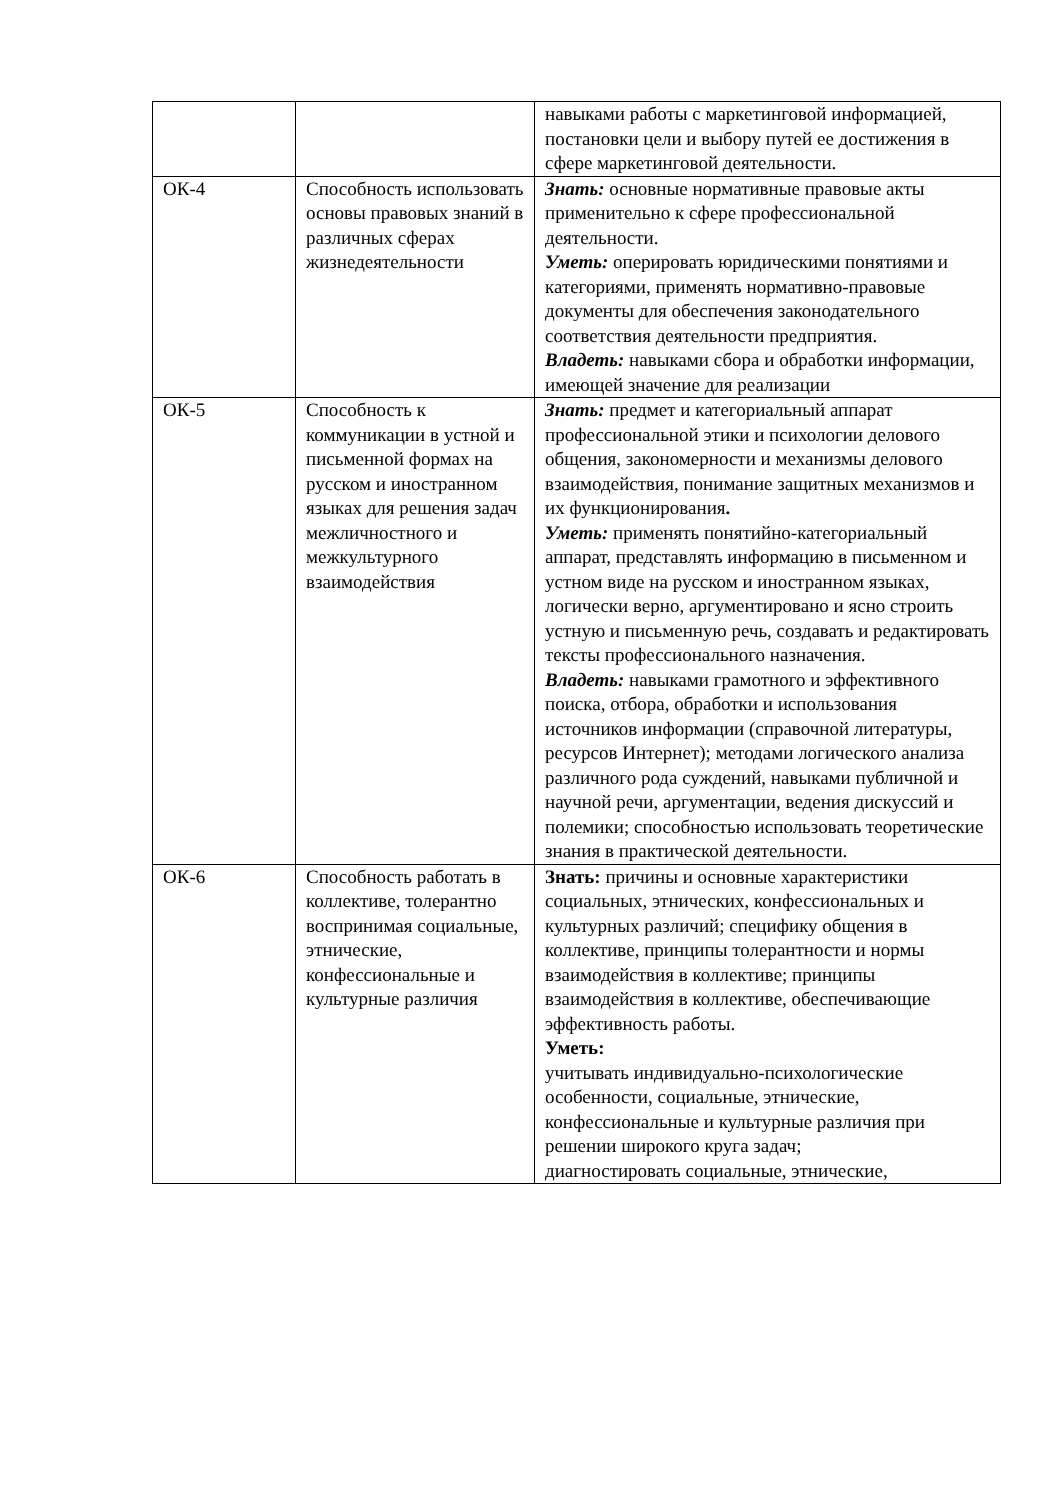| | | навыками работы с маркетинговой информацией, постановки цели и выбору путей ее достижения в сфере маркетинговой деятельности. |
| ОК-4 | Способность использовать основы правовых знаний в различных сферах жизнедеятельности | Знать: основные нормативные правовые акты применительно к сфере профессиональной деятельности. Уметь: оперировать юридическими понятиями и категориями, применять нормативно-правовые документы для обеспечения законодательного соответствия деятельности предприятия. Владеть: навыками сбора и обработки информации, имеющей значение для реализации |
| ОК-5 | Способность к коммуникации в устной и письменной формах на русском и иностранном языках для решения задач межличностного и межкультурного взаимодействия | Знать: предмет и категориальный аппарат профессиональной этики и психологии делового общения, закономерности и механизмы делового взаимодействия, понимание защитных механизмов и их функционирования . Уметь: применять понятийно-категориальный аппарат, представлять информацию в письменном и устном виде на русском и иностранном языках, логически верно, аргументировано и ясно строить устную и письменную речь, создавать и редактировать тексты профессионального назначения. Владеть: навыками грамотного и эффективного поиска, отбора, обработки и использования источников информации (справочной литературы, ресурсов Интернет); методами логического анализа различного рода суждений, навыками публичной и научной речи, аргументации, ведения дискуссий и полемики; способностью использовать теоретические знания в практической деятельности. |
| ОК-6 | Способность работать в коллективе, толерантно воспринимая социальные, этнические, конфессиональные и культурные различия | Знать: причины и основные характеристики социальных, этнических, конфессиональных и культурных различий; специфику общения в коллективе, принципы толерантности и нормы взаимодействия в коллективе; принципы взаимодействия в коллективе, обеспечивающие эффективность работы. Уметь: учитывать индивидуально-психологические особенности, социальные, этнические, конфессиональные и культурные различия при решении широкого круга задач; диагностировать социальные, этнические, |